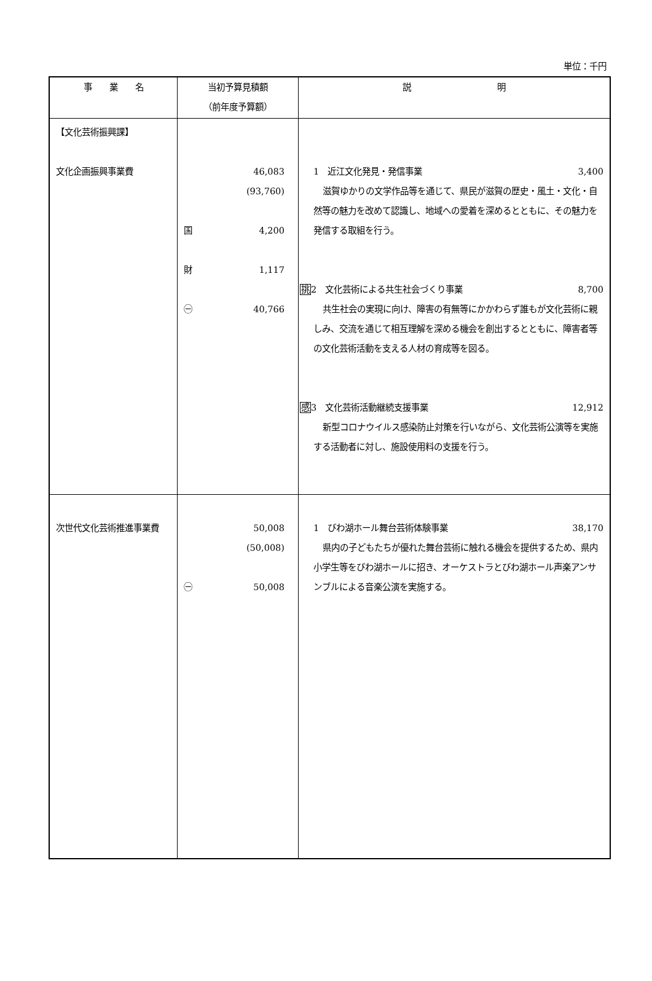単位：千円
| 事 業 名 | 当初予算見積額 （前年度予算額） | 説 明 |
| --- | --- | --- |
| 【文化芸術振興課】 文化企画振興事業費 | 46,083 (93,760) 国 4,200 財 1,117 ㊀ 40,766 | 1 近江文化発見・発信事業 3,400 滋賀ゆかりの文学作品等を通じて、県民が滋賀の歴史・風土・文化・自然等の魅力を改めて認識し、地域への愛着を深めるとともに、その魅力を発信する取組を行う。 挑 2 文化芸術による共生社会づくり事業 8,700 共生社会の実現に向け、障害の有無等にかかわらず誰もが文化芸術に親しみ、交流を通じて相互理解を深める機会を創出するとともに、障害者等の文化芸術活動を支える人材の育成等を図る。 感 3 文化芸術活動継続支援事業 12,912 新型コロナウイルス感染防止対策を行いながら、文化芸術公演等を実施する活動者に対し、施設使用料の支援を行う。 |
| 次世代文化芸術推進事業費 | 50,008 (50,008) ㊀ 50,008 | 1 びわ湖ホール舞台芸術体験事業 38,170 県内の子どもたちが優れた舞台芸術に触れる機会を提供するため、県内小学生等をびわ湖ホールに招き、オーケストラとびわ湖ホール声楽アンサンブルによる音楽公演を実施する。 |